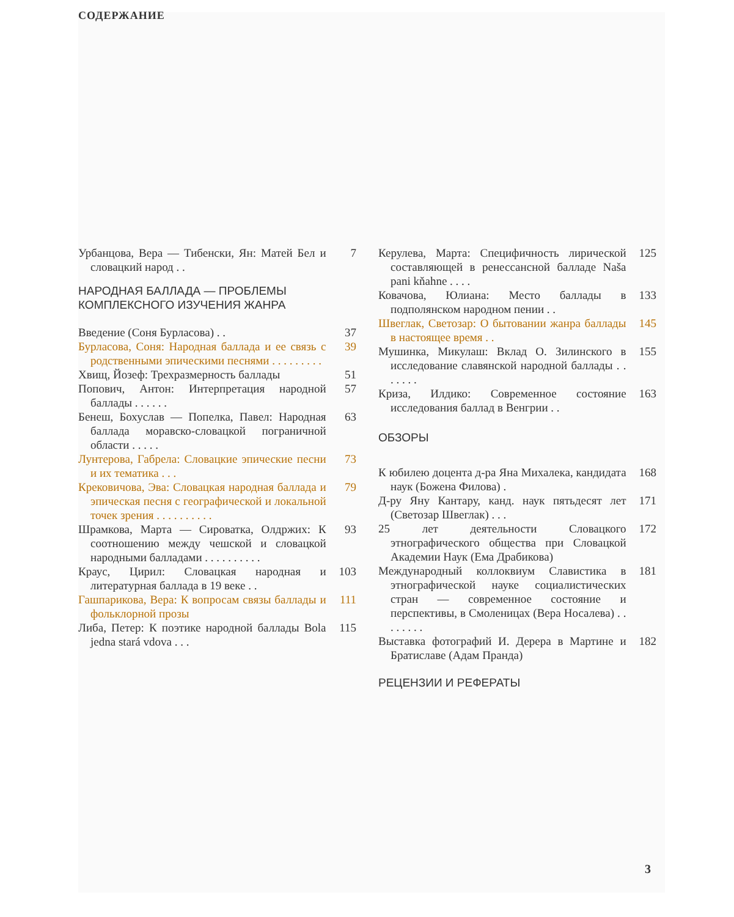СОДЕРЖАНИЕ
Урбанцова, Вера — Тибенски, Ян: Матей Бел и словацкий народ . .
7
НАРОДНАЯ БАЛЛАДА — ПРОБЛЕМЫ КОМПЛЕКСНОГО ИЗУЧЕНИЯ ЖАНРА
Введение (Соня Бурласова) . . 37
Бурласова, Соня: Народная баллада и ее связь с родственными эпическими песнями . . . . . . . . .
39
Хвищ, Йозеф: Трехразмерность баллады
51
Попович, Антон: Интерпретация народной баллады . . . . . .
57
Бенеш, Бохуслав — Попелка, Павел: Народная баллада моравско-словацкой пограничной области . . . . .
63
Лунтерова, Габрела: Словацкие эпические песни и их тематика . . .
73
Крековичова, Эва: Словацкая народная баллада и эпическая песня с географической и локальной точек зрения . . . . . . . . . .
79
Шрамкова, Марта — Сироватка, Олдржих: К соотношению между чешской и словацкой народными балладами . . . . . . . . . .
93
Краус, Цирил: Словацкая народная и литературная баллада в 19 веке . .
103
Гашпарикова, Вера: К вопросам связы баллады и фольклорной прозы
111
Либа, Петер: К поэтике народной баллады Bola jedna stará vdova . . .
115
Керулева, Марта: Специфичность лирической составляющей в ренессансной балладе Naša pani kňahne . . . .
125
Ковачова, Юлиана: Место баллады в подполянском народном пении . .
133
Швеглак, Светозар: О бытовании жанра баллады в настоящее время . .
145
Мушинка, Микулаш: Вклад О. Зилинского в исследование славянской народной баллады . . . . . . .
155
Криза, Илдико: Современное состояние исследования баллад в Венгрии . .
163
ОБЗОРЫ
К юбилею доцента д-ра Яна Михалека, кандидата наук (Божена Филова) .
168
Д-ру Яну Кантару, канд. наук пятьдесят лет (Светозар Швеглак) . . .
171
25 лет деятельности Словацкого этнографического общества при Словацкой Академии Наук (Ема Драбикова)
172
Международный коллоквиум Славистика в этнографической науке социалистических стран — современное состояние и перспективы, в Смоленицах (Вера Носалева) . . . . . . . .
181
Выставка фотографий И. Дерера в Мартине и Братиславе (Адам Пранда)
182
РЕЦЕНЗИИ И РЕФЕРАТЫ
3